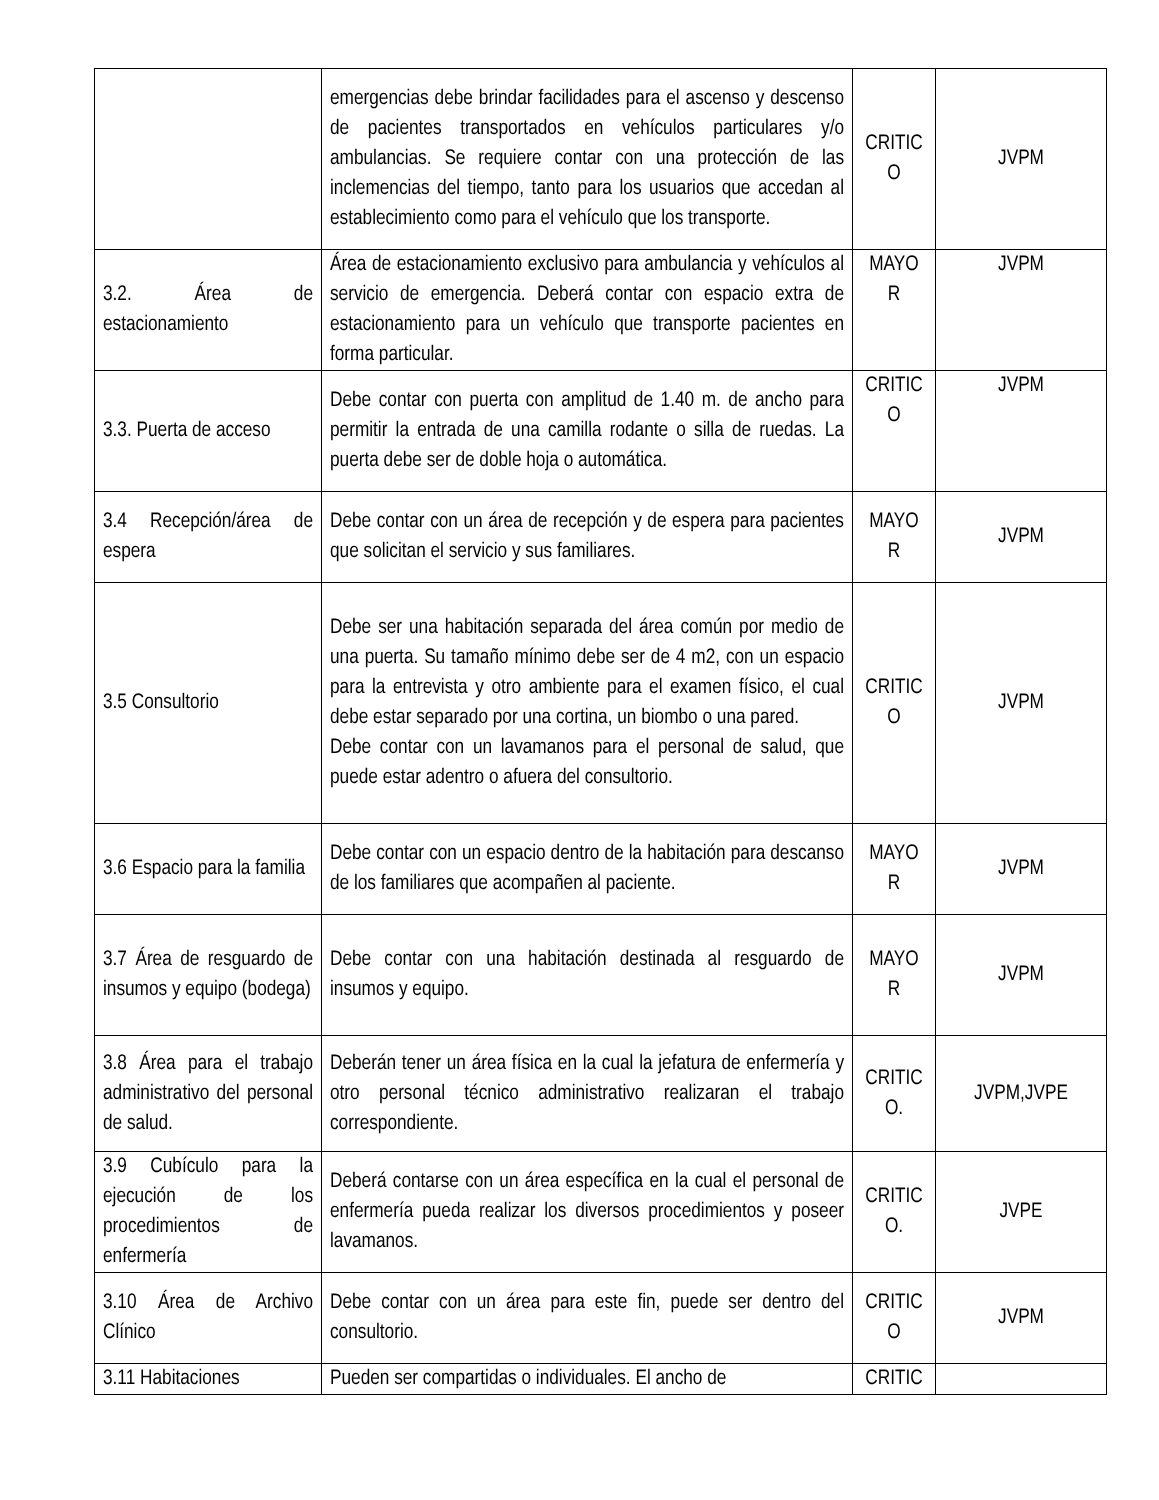| | emergencias debe brindar facilidades para el ascenso y descenso de pacientes transportados en vehículos particulares y/o ambulancias. Se requiere contar con una protección de las inclemencias del tiempo, tanto para los usuarios que accedan al establecimiento como para el vehículo que los transporte. | CRITIC O | JVPM |
| 3.2. Área de estacionamiento | Área de estacionamiento exclusivo para ambulancia y vehículos al servicio de emergencia. Deberá contar con espacio extra de estacionamiento para un vehículo que transporte pacientes en forma particular. | MAYO R | JVPM |
| 3.3. Puerta de acceso | Debe contar con puerta con amplitud de 1.40 m. de ancho para permitir la entrada de una camilla rodante o silla de ruedas. La puerta debe ser de doble hoja o automática. | CRITIC O | JVPM |
| 3.4 Recepción/área de espera | Debe contar con un área de recepción y de espera para pacientes que solicitan el servicio y sus familiares. | MAYO R | JVPM |
| 3.5 Consultorio | Debe ser una habitación separada del área común por medio de una puerta. Su tamaño mínimo debe ser de 4 m2, con un espacio para la entrevista y otro ambiente para el examen físico, el cual debe estar separado por una cortina, un biombo o una pared. Debe contar con un lavamanos para el personal de salud, que puede estar adentro o afuera del consultorio. | CRITIC O | JVPM |
| 3.6 Espacio para la familia | Debe contar con un espacio dentro de la habitación para descanso de los familiares que acompañen al paciente. | MAYO R | JVPM |
| 3.7 Área de resguardo de insumos y equipo (bodega) | Debe contar con una habitación destinada al resguardo de insumos y equipo. | MAYO R | JVPM |
| 3.8 Área para el trabajo administrativo del personal de salud. | Deberán tener un área física en la cual la jefatura de enfermería y otro personal técnico administrativo realizaran el trabajo correspondiente. | CRITIC O. | JVPM,JVPE |
| 3.9 Cubículo para la ejecución de los procedimientos de enfermería | Deberá contarse con un área específica en la cual el personal de enfermería pueda realizar los diversos procedimientos y poseer lavamanos. | CRITIC O. | JVPE |
| 3.10 Área de Archivo Clínico | Debe contar con un área para este fin, puede ser dentro del consultorio. | CRITIC O | JVPM |
| 3.11 Habitaciones | Pueden ser compartidas o individuales. El ancho de | CRITIC | |